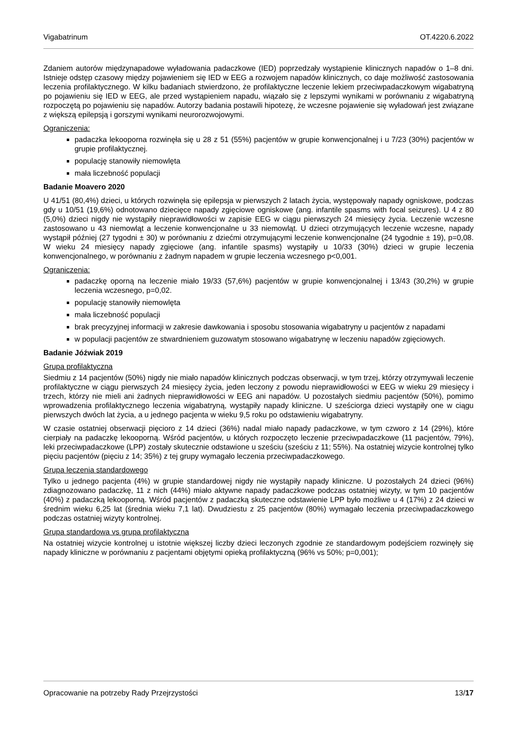Vigabatrinum OT.4220.6.2022
Zdaniem autorów międzynapadowe wyładowania padaczkowe (IED) poprzedzały wystąpienie klinicznych napadów o 1–8 dni. Istnieje odstęp czasowy między pojawieniem się IED w EEG a rozwojem napadów klinicznych, co daje możliwość zastosowania leczenia profilaktycznego. W kilku badaniach stwierdzono, że profilaktyczne leczenie lekiem przeciwpadaczkowym wigabatryną po pojawieniu się IED w EEG, ale przed wystąpieniem napadu, wiązało się z lepszymi wynikami w porównaniu z wigabatryną rozpoczętą po pojawieniu się napadów. Autorzy badania postawili hipotezę, że wczesne pojawienie się wyładowań jest związane z większą epilepsją i gorszymi wynikami neurorozwojowymi.
Ograniczenia:
padaczka lekooporna rozwinęła się u 28 z 51 (55%) pacjentów w grupie konwencjonalnej i u 7/23 (30%) pacjentów w grupie profilaktycznej.
populację stanowiły niemowlęta
mała liczebność populacji
Badanie Moavero 2020
U 41/51 (80,4%) dzieci, u których rozwinęła się epilepsja w pierwszych 2 latach życia, występowały napady ogniskowe, podczas gdy u 10/51 (19,6%) odnotowano dziecięce napady zgięciowe ogniskowe (ang. infantile spasms with focal seizures). U 4 z 80 (5,0%) dzieci nigdy nie wystąpiły nieprawidłowości w zapisie EEG w ciągu pierwszych 24 miesięcy życia. Leczenie wczesne zastosowano u 43 niemowląt a leczenie konwencjonalne u 33 niemowląt. U dzieci otrzymujących leczenie wczesne, napady wystąpił później (27 tygodni ± 30) w porównaniu z dziećmi otrzymującymi leczenie konwencjonalne (24 tygodnie ± 19), p=0,08. W wieku 24 miesięcy napady zgięciowe (ang. infantile spasms) wystąpiły u 10/33 (30%) dzieci w grupie leczenia konwencjonalnego, w porównaniu z żadnym napadem w grupie leczenia wczesnego p<0,001.
Ograniczenia:
padaczkę oporną na leczenie miało 19/33 (57,6%) pacjentów w grupie konwencjonalnej i 13/43 (30,2%) w grupie leczenia wczesnego, p=0,02.
populację stanowiły niemowlęta
mała liczebność populacji
brak precyzyjnej informacji w zakresie dawkowania i sposobu stosowania wigabatryny u pacjentów z napadami
w populacji pacjentów ze stwardnieniem guzowatym stosowano wigabatrynę w leczeniu napadów zgięciowych.
Badanie Jóźwiak 2019
Grupa profilaktyczna
Siedmiu z 14 pacjentów (50%) nigdy nie miało napadów klinicznych podczas obserwacji, w tym trzej, którzy otrzymywali leczenie profilaktyczne w ciągu pierwszych 24 miesięcy życia, jeden leczony z powodu nieprawidłowości w EEG w wieku 29 miesięcy i trzech, którzy nie mieli ani żadnych nieprawidłowości w EEG ani napadów. U pozostałych siedmiu pacjentów (50%), pomimo wprowadzenia profilaktycznego leczenia wigabatryną, wystąpiły napady kliniczne. U sześciorga dzieci wystąpiły one w ciągu pierwszych dwóch lat życia, a u jednego pacjenta w wieku 9,5 roku po odstawieniu wigabatryny.
W czasie ostatniej obserwacji pięcioro z 14 dzieci (36%) nadal miało napady padaczkowe, w tym czworo z 14 (29%), które cierpiały na padaczkę lekooporną. Wśród pacjentów, u których rozpoczęto leczenie przeciwpadaczkowe (11 pacjentów, 79%), leki przeciwpadaczkowe (LPP) zostały skutecznie odstawione u sześciu (sześciu z 11; 55%). Na ostatniej wizycie kontrolnej tylko pięciu pacjentów (pięciu z 14; 35%) z tej grupy wymagało leczenia przeciwpadaczkowego.
Grupa leczenia standardowego
Tylko u jednego pacjenta (4%) w grupie standardowej nigdy nie wystąpiły napady kliniczne. U pozostałych 24 dzieci (96%) zdiagnozowano padaczkę, 11 z nich (44%) miało aktywne napady padaczkowe podczas ostatniej wizyty, w tym 10 pacjentów (40%) z padaczką lekooporną. Wśród pacjentów z padaczką skuteczne odstawienie LPP było możliwe u 4 (17%) z 24 dzieci w średnim wieku 6,25 lat (średnia wieku 7,1 lat). Dwudziestu z 25 pacjentów (80%) wymagało leczenia przeciwpadaczkowego podczas ostatniej wizyty kontrolnej.
Grupa standardowa vs grupa profilaktyczna
Na ostatniej wizycie kontrolnej u istotnie większej liczby dzieci leczonych zgodnie ze standardowym podejściem rozwinęły się napady kliniczne w porównaniu z pacjentami objętymi opieką profilaktyczną (96% vs 50%; p=0,001);
Opracowanie na potrzeby Rady Przejrzystości 13/17